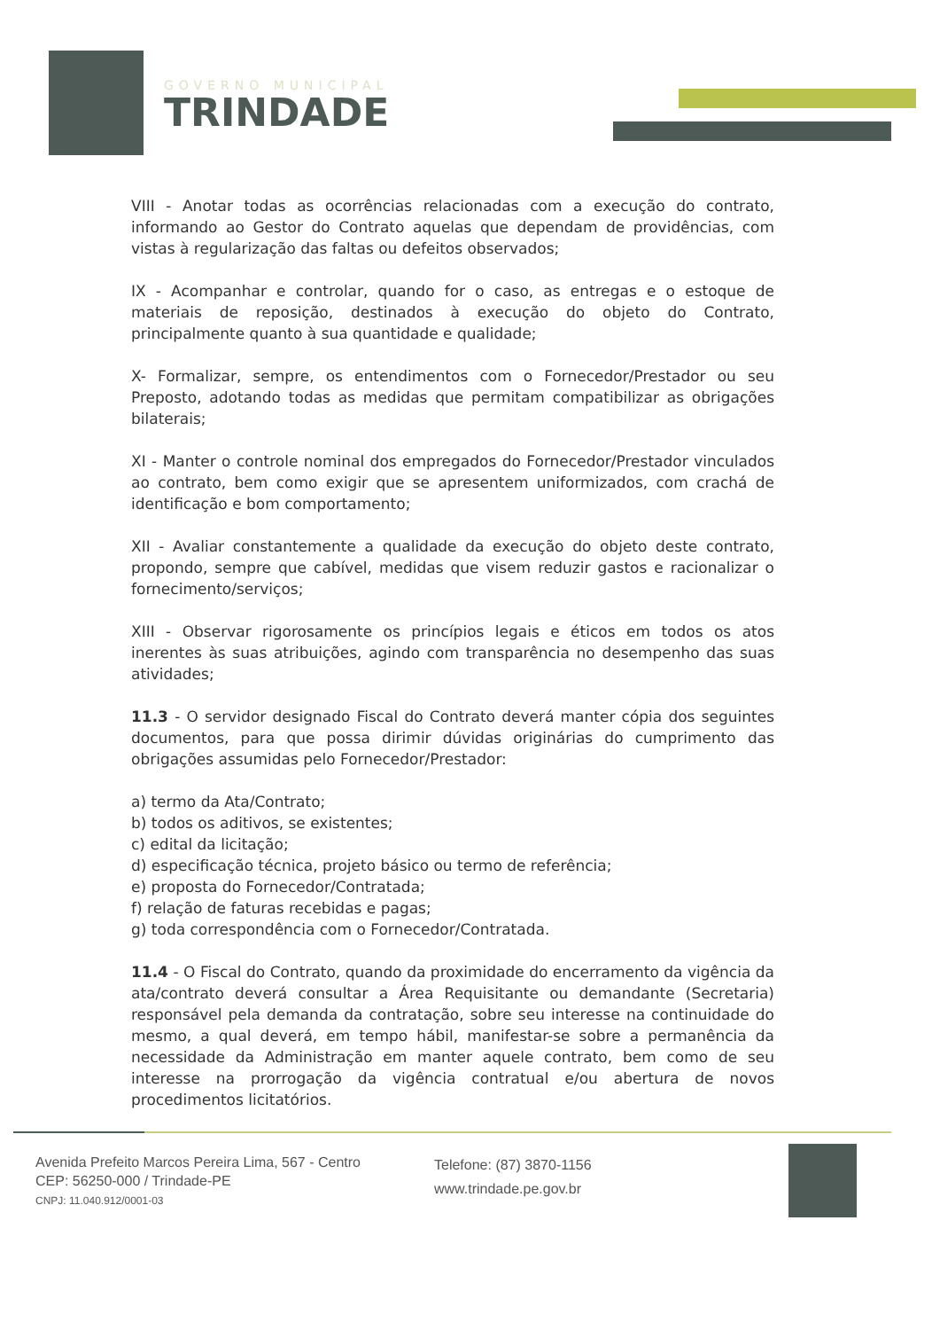GOVERNO MUNICIPAL
TRINDADE
VIII - Anotar todas as ocorrências relacionadas com a execução do contrato, informando ao Gestor do Contrato aquelas que dependam de providências, com vistas à regularização das faltas ou defeitos observados;
IX - Acompanhar e controlar, quando for o caso, as entregas e o estoque de materiais de reposição, destinados à execução do objeto do Contrato, principalmente quanto à sua quantidade e qualidade;
X- Formalizar, sempre, os entendimentos com o Fornecedor/Prestador ou seu Preposto, adotando todas as medidas que permitam compatibilizar as obrigações bilaterais;
XI - Manter o controle nominal dos empregados do Fornecedor/Prestador vinculados ao contrato, bem como exigir que se apresentem uniformizados, com crachá de identificação e bom comportamento;
XII - Avaliar constantemente a qualidade da execução do objeto deste contrato, propondo, sempre que cabível, medidas que visem reduzir gastos e racionalizar o fornecimento/serviços;
XIII - Observar rigorosamente os princípios legais e éticos em todos os atos inerentes às suas atribuições, agindo com transparência no desempenho das suas atividades;
11.3 - O servidor designado Fiscal do Contrato deverá manter cópia dos seguintes documentos, para que possa dirimir dúvidas originárias do cumprimento das obrigações assumidas pelo Fornecedor/Prestador:
a) termo da Ata/Contrato;
b) todos os aditivos, se existentes;
c) edital da licitação;
d) especificação técnica, projeto básico ou termo de referência;
e) proposta do Fornecedor/Contratada;
f) relação de faturas recebidas e pagas;
g) toda correspondência com o Fornecedor/Contratada.
11.4 - O Fiscal do Contrato, quando da proximidade do encerramento da vigência da ata/contrato deverá consultar a Área Requisitante ou demandante (Secretaria) responsável pela demanda da contratação, sobre seu interesse na continuidade do mesmo, a qual deverá, em tempo hábil, manifestar-se sobre a permanência da necessidade da Administração em manter aquele contrato, bem como de seu interesse na prorrogação da vigência contratual e/ou abertura de novos procedimentos licitatórios.
Avenida Prefeito Marcos Pereira Lima, 567 - Centro
CEP: 56250-000 / Trindade-PE
CNPJ: 11.040.912/0001-03
Telefone: (87) 3870-1156
www.trindade.pe.gov.br